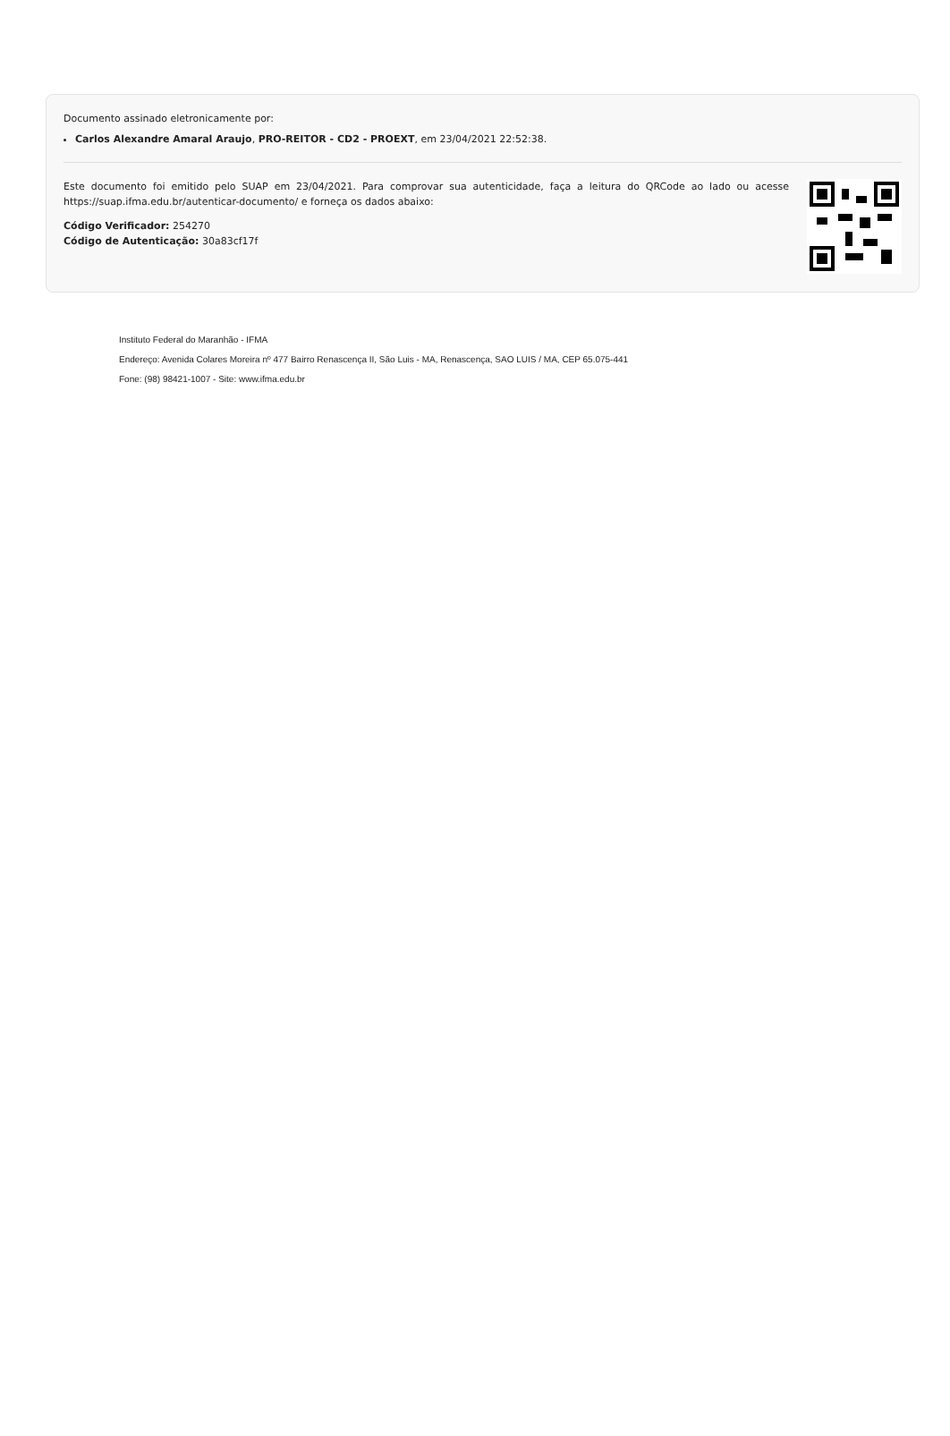Documento assinado eletronicamente por:
Carlos Alexandre Amaral Araujo, PRO-REITOR - CD2 - PROEXT, em 23/04/2021 22:52:38.
Este documento foi emitido pelo SUAP em 23/04/2021. Para comprovar sua autenticidade, faça a leitura do QRCode ao lado ou acesse https://suap.ifma.edu.br/autenticar-documento/ e forneça os dados abaixo:
Código Verificador: 254270
Código de Autenticação: 30a83cf17f
Instituto Federal do Maranhão - IFMA
Endereço: Avenida Colares Moreira nº 477 Bairro Renascença II, São Luis - MA, Renascença, SAO LUIS / MA, CEP 65.075-441
Fone: (98) 98421-1007 - Site: www.ifma.edu.br